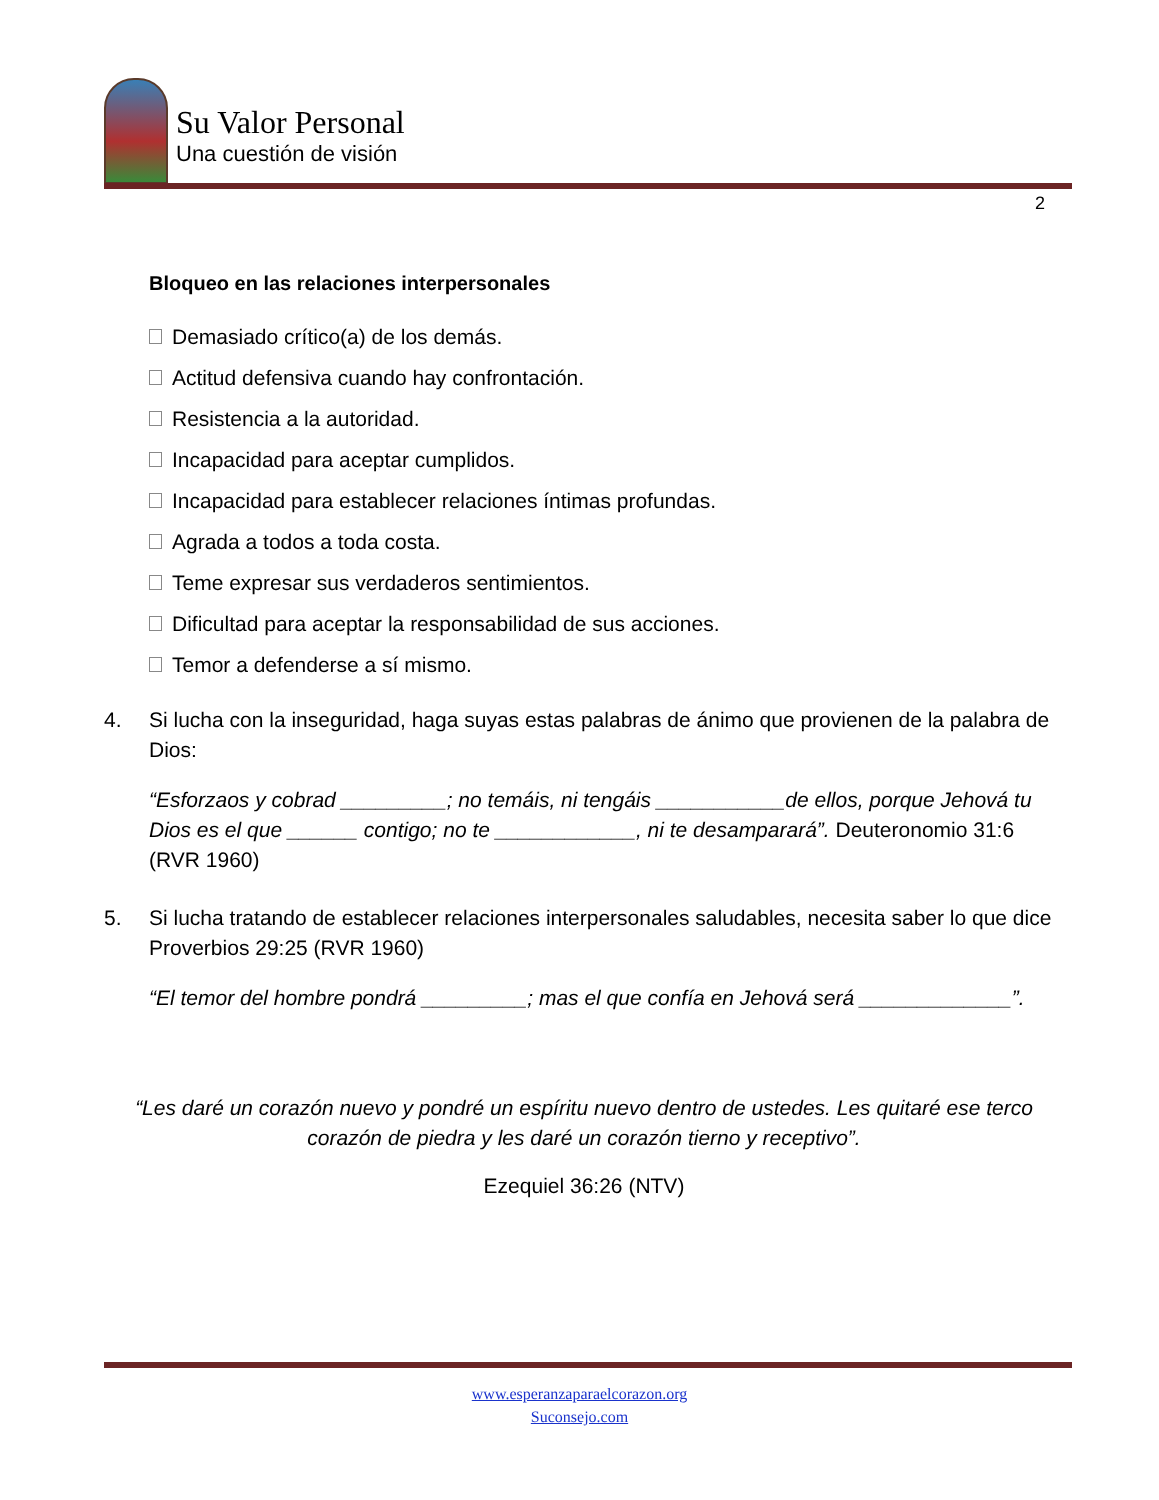Su Valor Personal
Una cuestión de visión
2
Bloqueo en las relaciones interpersonales
Demasiado crítico(a) de los demás.
Actitud defensiva cuando hay confrontación.
Resistencia a la autoridad.
Incapacidad para aceptar cumplidos.
Incapacidad para establecer relaciones íntimas profundas.
Agrada a todos a toda costa.
Teme expresar sus verdaderos sentimientos.
Dificultad para aceptar la responsabilidad de sus acciones.
Temor a defenderse a sí mismo.
4. Si lucha con la inseguridad, haga suyas estas palabras de ánimo que provienen de la palabra de Dios:
“Esforzaos y cobrad _________; no temáis, ni tengáis ___________de ellos, porque Jehová tu Dios es el que ______ contigo; no te ____________, ni te desamparará”. Deuteronomio 31:6 (RVR 1960)
5. Si lucha tratando de establecer relaciones interpersonales saludables, necesita saber lo que dice Proverbios 29:25 (RVR 1960)
“El temor del hombre pondrá _________; mas el que confía en Jehová será _____________”.
“Les daré un corazón nuevo y pondré un espíritu nuevo dentro de ustedes. Les quitaré ese terco corazón de piedra y les daré un corazón tierno y receptivo”.
Ezequiel 36:26 (NTV)
www.esperanzaparaelcorazon.org
Suconsejo.com